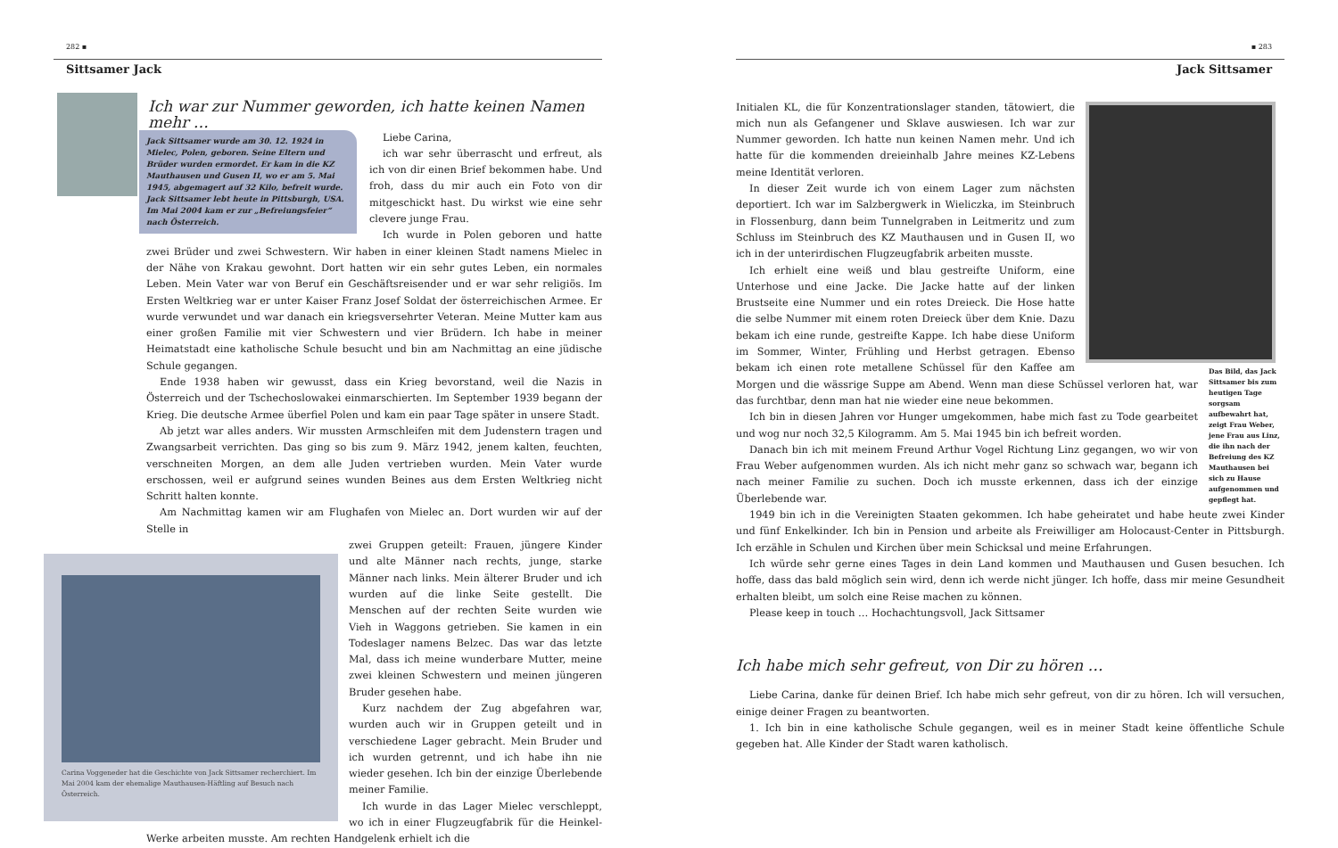282 ▪
Sittsamer Jack
Ich war zur Nummer geworden, ich hatte keinen Namen mehr …
Jack Sittsamer wurde am 30. 12. 1924 in Mielec, Polen, geboren. Seine Eltern und Brüder wurden ermordet. Er kam in die KZ Mauthausen und Gusen II, wo er am 5. Mai 1945, abgemagert auf 32 Kilo, befreit wurde. Jack Sittsamer lebt heute in Pittsburgh, USA. Im Mai 2004 kam er zur „Befreiungsfeier“ nach Österreich.
Liebe Carina,
ich war sehr überrascht und erfreut, als ich von dir einen Brief bekommen habe. Und froh, dass du mir auch ein Foto von dir mitgeschickt hast. Du wirkst wie eine sehr clevere junge Frau.
Ich wurde in Polen geboren und hatte zwei Brüder und zwei Schwestern. Wir haben in einer kleinen Stadt namens Mielec in der Nähe von Krakau gewohnt. Dort hatten wir ein sehr gutes Leben, ein normales Leben. Mein Vater war von Beruf ein Geschäftsreisender und er war sehr religiös. Im Ersten Weltkrieg war er unter Kaiser Franz Josef Soldat der österreichischen Armee. Er wurde verwundet und war danach ein kriegsversehrter Veteran. Meine Mutter kam aus einer großen Familie mit vier Schwestern und vier Brüdern. Ich habe in meiner Heimatstadt eine katholische Schule besucht und bin am Nachmittag an eine jüdische Schule gegangen.
Ende 1938 haben wir gewusst, dass ein Krieg bevorstand, weil die Nazis in Österreich und der Tschechoslowakei einmarschierten. Im September 1939 begann der Krieg. Die deutsche Armee überfiel Polen und kam ein paar Tage später in unsere Stadt.
Ab jetzt war alles anders. Wir mussten Armschleifen mit dem Judenstern tragen und Zwangsarbeit verrichten. Das ging so bis zum 9. März 1942, jenem kalten, feuchten, verschneiten Morgen, an dem alle Juden vertrieben wurden. Mein Vater wurde erschossen, weil er aufgrund seines wunden Beines aus dem Ersten Weltkrieg nicht Schritt halten konnte.
Am Nachmittag kamen wir am Flughafen von Mielec an. Dort wurden wir auf der Stelle in
Carina Voggeneder hat die Geschichte von Jack Sittsamer recherchiert. Im Mai 2004 kam der ehemalige Mauthausen-Häftling auf Besuch nach Österreich.
zwei Gruppen geteilt: Frauen, jüngere Kinder und alte Männer nach rechts, junge, starke Männer nach links. Mein älterer Bruder und ich wurden auf die linke Seite gestellt. Die Menschen auf der rechten Seite wurden wie Vieh in Waggons getrieben. Sie kamen in ein Todeslager namens Belzec. Das war das letzte Mal, dass ich meine wunderbare Mutter, meine zwei kleinen Schwestern und meinen jüngeren Bruder gesehen habe.
Kurz nachdem der Zug abgefahren war, wurden auch wir in Gruppen geteilt und in verschiedene Lager gebracht. Mein Bruder und ich wurden getrennt, und ich habe ihn nie wieder gesehen. Ich bin der einzige Überlebende meiner Familie.
Ich wurde in das Lager Mielec verschleppt, wo ich in einer Flugzeugfabrik für die Heinkel-Werke arbeiten musste. Am rechten Handgelenk erhielt ich die
▪ 283
Jack Sittsamer
Das Bild, das Jack Sittsamer bis zum heutigen Tage sorgsam aufbewahrt hat, zeigt Frau Weber, jene Frau aus Linz, die ihn nach der Befreiung des KZ Mauthausen bei sich zu Hause aufgenommen und gepflegt hat.
Initialen KL, die für Konzentrationslager standen, tätowiert, die mich nun als Gefangener und Sklave auswiesen. Ich war zur Nummer geworden. Ich hatte nun keinen Namen mehr. Und ich hatte für die kommenden dreieinhalb Jahre meines KZ-Lebens meine Identität verloren.
In dieser Zeit wurde ich von einem Lager zum nächsten deportiert. Ich war im Salzbergwerk in Wieliczka, im Steinbruch in Flossenburg, dann beim Tunnelgraben in Leitmeritz und zum Schluss im Steinbruch des KZ Mauthausen und in Gusen II, wo ich in der unterirdischen Flugzeugfabrik arbeiten musste.
Ich erhielt eine weiß und blau gestreifte Uniform, eine Unterhose und eine Jacke. Die Jacke hatte auf der linken Brustseite eine Nummer und ein rotes Dreieck. Die Hose hatte die selbe Nummer mit einem roten Dreieck über dem Knie. Dazu bekam ich eine runde, gestreifte Kappe. Ich habe diese Uniform im Sommer, Winter, Frühling und Herbst getragen. Ebenso bekam ich einen rote metallene Schüssel für den Kaffee am Morgen und die wässrige Suppe am Abend. Wenn man diese Schüssel verloren hat, war das furchtbar, denn man hat nie wieder eine neue bekommen.
Ich bin in diesen Jahren vor Hunger umgekommen, habe mich fast zu Tode gearbeitet und wog nur noch 32,5 Kilogramm. Am 5. Mai 1945 bin ich befreit worden.
Danach bin ich mit meinem Freund Arthur Vogel Richtung Linz gegangen, wo wir von Frau Weber aufgenommen wurden. Als ich nicht mehr ganz so schwach war, begann ich nach meiner Familie zu suchen. Doch ich musste erkennen, dass ich der einzige Überlebende war.
1949 bin ich in die Vereinigten Staaten gekommen. Ich habe geheiratet und habe heute zwei Kinder und fünf Enkelkinder. Ich bin in Pension und arbeite als Freiwilliger am Holocaust-Center in Pittsburgh. Ich erzähle in Schulen und Kirchen über mein Schicksal und meine Erfahrungen.
Ich würde sehr gerne eines Tages in dein Land kommen und Mauthausen und Gusen besuchen. Ich hoffe, dass das bald möglich sein wird, denn ich werde nicht jünger. Ich hoffe, dass mir meine Gesundheit erhalten bleibt, um solch eine Reise machen zu können.
Please keep in touch … Hochachtungsvoll, Jack Sittsamer
Ich habe mich sehr gefreut, von Dir zu hören …
Liebe Carina, danke für deinen Brief. Ich habe mich sehr gefreut, von dir zu hören. Ich will versuchen, einige deiner Fragen zu beantworten.
1. Ich bin in eine katholische Schule gegangen, weil es in meiner Stadt keine öffentliche Schule gegeben hat. Alle Kinder der Stadt waren katholisch.